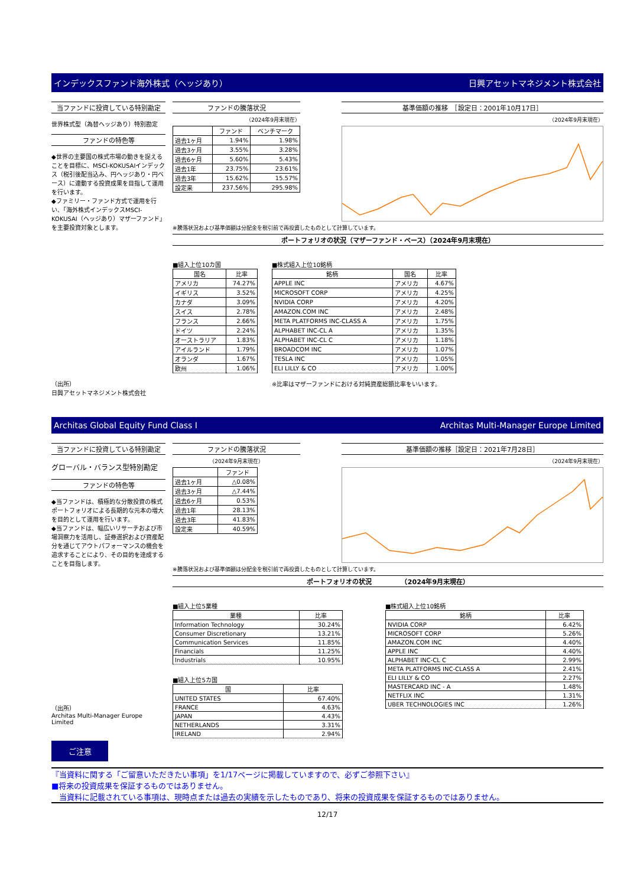インデックスファンド海外株式（ヘッジあり） 日興アセットマネジメント株式会社
当ファンドに投資している特別勘定
世界株式型（為替ヘッジあり）特別勘定
ファンドの特色等
◆世界の主要国の株式市場の動きを捉えることを目標に、MSCI-KOKUSAIインデックス（税引後配当込み、円ヘッジあり・円ベース）に連動する投資成果を目指して運用を行います。
◆ファミリー・ファンド方式で運用を行い、「海外株式インデックスMSCI-KOKUSAI（ヘッジあり）マザーファンド」を主要投資対象とします。
（出所）
日興アセットマネジメント株式会社
ファンドの騰落状況
（2024年9月末現在）
| | ファンド | ベンチマーク |
| --- | --- | --- |
| 過去1ヶ月 | 1.94% | 1.98% |
| 過去3ヶ月 | 3.55% | 3.28% |
| 過去6ヶ月 | 5.60% | 5.43% |
| 過去1年 | 23.75% | 23.61% |
| 過去3年 | 15.62% | 15.57% |
| 設定来 | 237.56% | 295.98% |
基準価額の推移　［設定日：2001年10月17日］
（2024年9月末現在）
※騰落状況および基準価額は分配金を税引前で再投資したものとして計算しています。
ポートフォリオの状況（マザーファンド・ベース）（2024年9月末現在）
■組入上位10カ国
| 国名 | 比率 |
| --- | --- |
| アメリカ | 74.27% |
| イギリス | 3.52% |
| カナダ | 3.09% |
| スイス | 2.78% |
| フランス | 2.66% |
| ドイツ | 2.24% |
| オーストラリア | 1.83% |
| アイルランド | 1.79% |
| オランダ | 1.67% |
| 欧州 | 1.06% |
■株式組入上位10銘柄
| 銘柄 | 国名 | 比率 |
| --- | --- | --- |
| APPLE INC | アメリカ | 4.67% |
| MICROSOFT CORP | アメリカ | 4.25% |
| NVIDIA CORP | アメリカ | 4.20% |
| AMAZON.COM INC | アメリカ | 2.48% |
| META PLATFORMS INC-CLASS A | アメリカ | 1.75% |
| ALPHABET INC-CL A | アメリカ | 1.35% |
| ALPHABET INC-CL C | アメリカ | 1.18% |
| BROADCOM INC | アメリカ | 1.07% |
| TESLA INC | アメリカ | 1.05% |
| ELI LILLY & CO | アメリカ | 1.00% |
※比率はマザーファンドにおける対純資産総額比率をいいます。
Architas Global Equity Fund Class I Architas Multi-Manager Europe Limited
当ファンドに投資している特別勘定
グローバル・バランス型特別勘定
ファンドの特色等
◆当ファンドは、積極的な分散投資の株式ポートフォリオによる長期的な元本の増大を目的として運用を行います。
◆当ファンドは、幅広いリサーチおよび市場洞察力を活用し、証券選択および資産配分を通じてアウトパフォーマンスの機会を追求することにより、その目的を達成することを目指します。
（出所）
Architas Multi-Manager Europe Limited
ファンドの騰落状況
（2024年9月末現在）
| | ファンド |
| --- | --- |
| 過去1ヶ月 | △0.08% |
| 過去3ヶ月 | △7.44% |
| 過去6ヶ月 | 0.53% |
| 過去1年 | 28.13% |
| 過去3年 | 41.83% |
| 設定来 | 40.59% |
基準価額の推移［設定日：2021年7月28日］
（2024年9月末現在）
※騰落状況および基準価額は分配金を税引前で再投資したものとして計算しています。
ポートフォリオの状況　　　　　（2024年9月末現在）
■組入上位5業種
| 業種 | 比率 |
| --- | --- |
| Information Technology | 30.24% |
| Consumer Discretionary | 13.21% |
| Communication Services | 11.85% |
| Financials | 11.25% |
| Industrials | 10.95% |
■組入上位5カ国
| 国 | 比率 |
| --- | --- |
| UNITED STATES | 67.40% |
| FRANCE | 4.63% |
| JAPAN | 4.43% |
| NETHERLANDS | 3.31% |
| IRELAND | 2.94% |
■株式組入上位10銘柄
| 銘柄 | 比率 |
| --- | --- |
| NVIDIA CORP | 6.42% |
| MICROSOFT CORP | 5.26% |
| AMAZON.COM INC | 4.40% |
| APPLE INC | 4.40% |
| ALPHABET INC-CL C | 2.99% |
| META PLATFORMS INC-CLASS A | 2.41% |
| ELI LILLY & CO | 2.27% |
| MASTERCARD INC - A | 1.48% |
| NETFLIX INC | 1.31% |
| UBER TECHNOLOGIES INC | 1.26% |
ご注意
『当資料に関する「ご留意いただきたい事項」を1/17ページに掲載していますので、必ずご参照下さい』
■将来の投資成果を保証するものではありません。
　当資料に記載されている事項は、現時点または過去の実績を示したものであり、将来の投資成果を保証するものではありません。
12/17